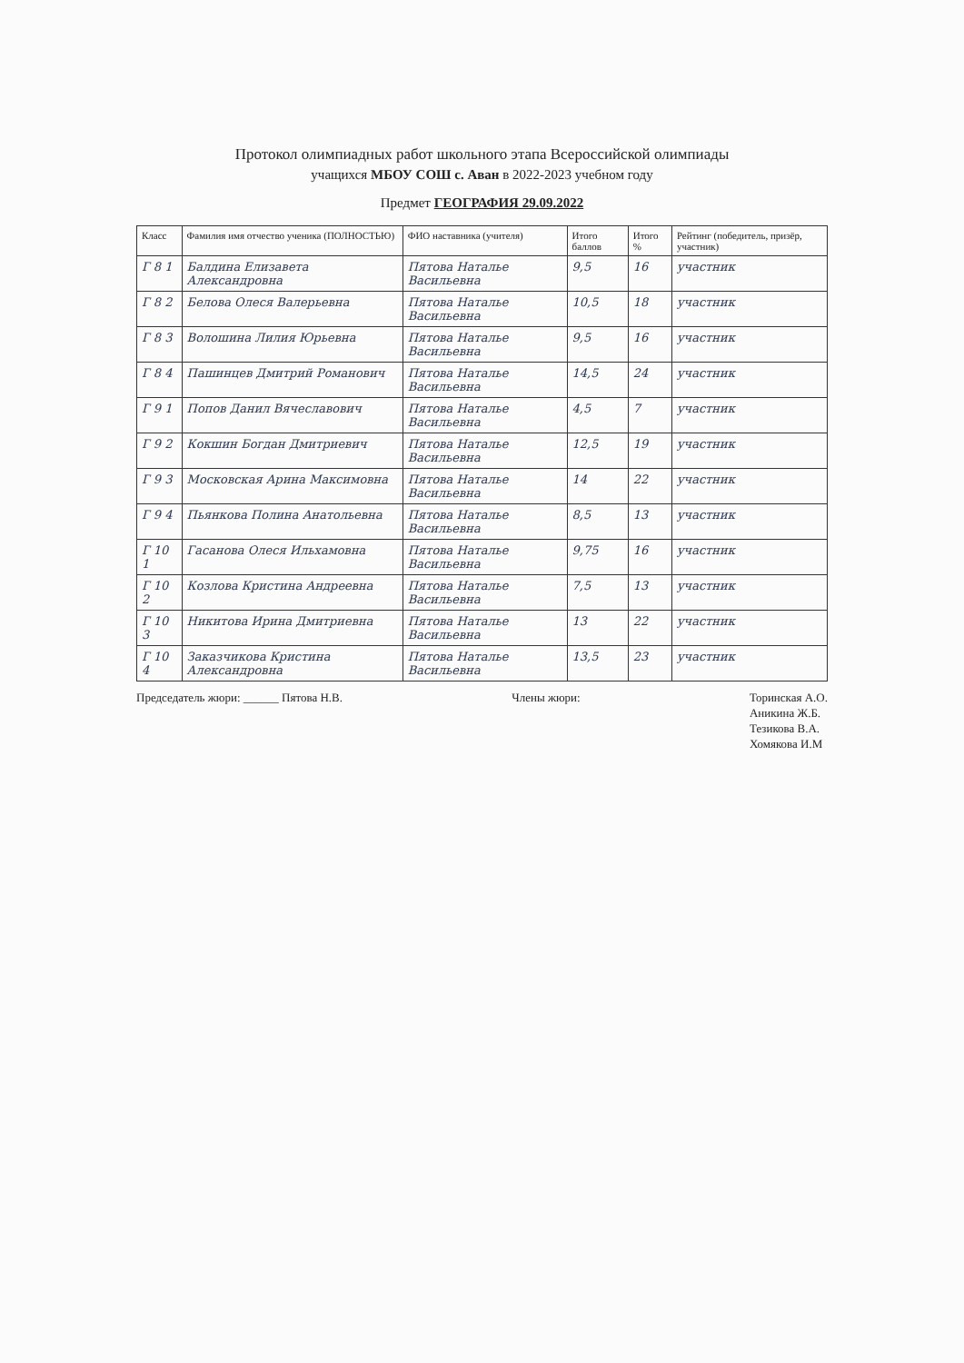Протокол олимпиадных работ школьного этапа Всероссийской олимпиады
учащихся МБОУ СОШ с. Аван в 2022-2023 учебном году
Предмет ГЕОГРАФИЯ 29.09.2022
| Класс | Фамилия имя отчество ученика (ПОЛНОСТЬЮ) | ФИО наставника (учителя) | Итого баллов | Итого % | Рейтинг (победитель, призёр, участник) |
| --- | --- | --- | --- | --- | --- |
| Г 8 1 | Балдина Елизавета Александровна | Пятова Наталье Васильевна | 9,5 | 16 | участник |
| Г 8 2 | Белова Олеся Валерьевна | Пятова Наталье Васильевна | 10,5 | 18 | участник |
| Г 8 3 | Волошина Лилия Юрьевна | Пятова Наталье Васильевна | 9,5 | 16 | участник |
| Г 8 4 | Пашинцев Дмитрий Романович | Пятова Наталье Васильевна | 14,5 | 24 | участник |
| Г 9 1 | Попов Данил Вячеславович | Пятова Наталье Васильевна | 4,5 | 7 | участник |
| Г 9 2 | Кокшин Богдан Дмитриевич | Пятова Наталье Васильевна | 12,5 | 19 | участник |
| Г 9 3 | Московская Арина Максимовна | Пятова Наталье Васильевна | 14 | 22 | участник |
| Г 9 4 | Пьянкова Полина Анатольевна | Пятова Наталье Васильевна | 8,5 | 13 | участник |
| Г 10 1 | Гасанова Олеся Ильхамовна | Пятова Наталье Васильевна | 9,75 | 16 | участник |
| Г 10 2 | Козлова Кристина Андреевна | Пятова Наталье Васильевна | 7,5 | 13 | участник |
| Г 10 3 | Никитова Ирина Дмитриевна | Пятова Наталье Васильевна | 13 | 22 | участник |
| Г 10 4 | Заказчикова Кристина Александровна | Пятова Наталье Васильевна | 13,5 | 23 | участник |
Председатель жюри: ______ Пятова Н.В.
Члены жюри:
Торинская А.О.
Аникина Ж.Б.
Тезикова В.А.
Хомякова И.М